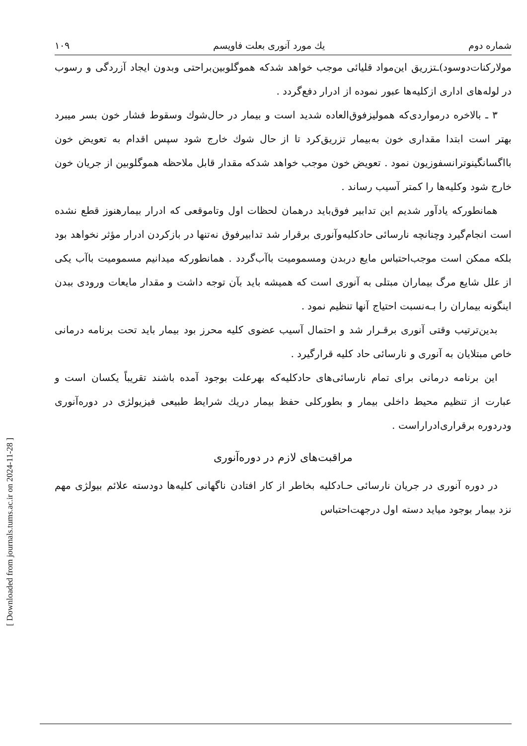[ Downloaded from journals.tums.ac.ir on 2024-11-28 ]
شماره دوم یك مورد آنوری بعلت فاویسم ۱۰۹
مولارکنات‌دوسود)ـتزریق این‌مواد قلیائی موجب خواهد شدکه هموگلوبین‌براحتی وبدون ایجاد آزردگی و رسوب در لوله‌های اداری ازکلیه‌ها عبور نموده از ادرار دفع‌گردد .
۳ ـ بالاخره درمواردی‌که همولیزفوق‌العاده شدید است و بیمار در حال‌شوك وسقوط فشار خون بسر میبرد بهتر است ابتدا مقداری خون به‌بیمار تزریق‌کرد تا از حال شوك خارج شود سپس اقدام به تعویض خون بااگسانگینوترانسفوزیون نمود . تعویض خون موجب خواهد شدکه مقدار قابل ملاحظه هموگلوبین از جریان خون خارج شود وکلیه‌ها را کمتر آسیب رساند .
همانطورکه یادآور شدیم این تدابیر فوق‌باید درهمان لحظات اول وتاموقعی که ادرار بیمارهنوز قطع نشده است انجام‌گیرد وچنانچه نارسائی حادکلیه‌وآنوری برقرار شد تدابیرفوق نه‌تنها در بازکردن ادرار مؤثر نخواهد بود بلکه ممکن است موجب‌احتباس مایع دربدن ومسمومیت باآب‌گردد . همانطورکه میدانیم مسمومیت باآب یکی از علل شایع مرگ بیماران مبتلی به آنوری است که همیشه باید بآن توجه داشت و مقدار مایعات ورودی ببدن اینگونه بیماران را بـه‌نسبت احتیاج آنها تنظیم نمود .
بدین‌ترتیب وقتی آنوری برقـرار شد و احتمال آسیب عضوی کلیه محرز بود بیمار باید تحت برنامه درمانی خاص مبتلایان به آنوری و نارسائی حاد کلیه قرارگیرد .
این برنامه درمانی برای تمام نارسائی‌های حادکلیه‌که بهرعلت بوجود آمده باشند تقریباً یکسان است و عبارت از تنظیم محیط داخلی بیمار و بطورکلی حفظ بیمار دریك شرایط طبیعی فیزیولژی در دوره‌آنوری ودردوره برقراری‌ادراراست .
مراقبت‌های لازم در دوره‌آنوری
در دوره آنوری در جریان نارسائی حـادکلیه بخاطر از کار افتادن ناگهانی کلیه‌ها دودسته علائم بیولژی مهم نزد بیمار بوجود میاید دسته اول درجهت‌احتباس